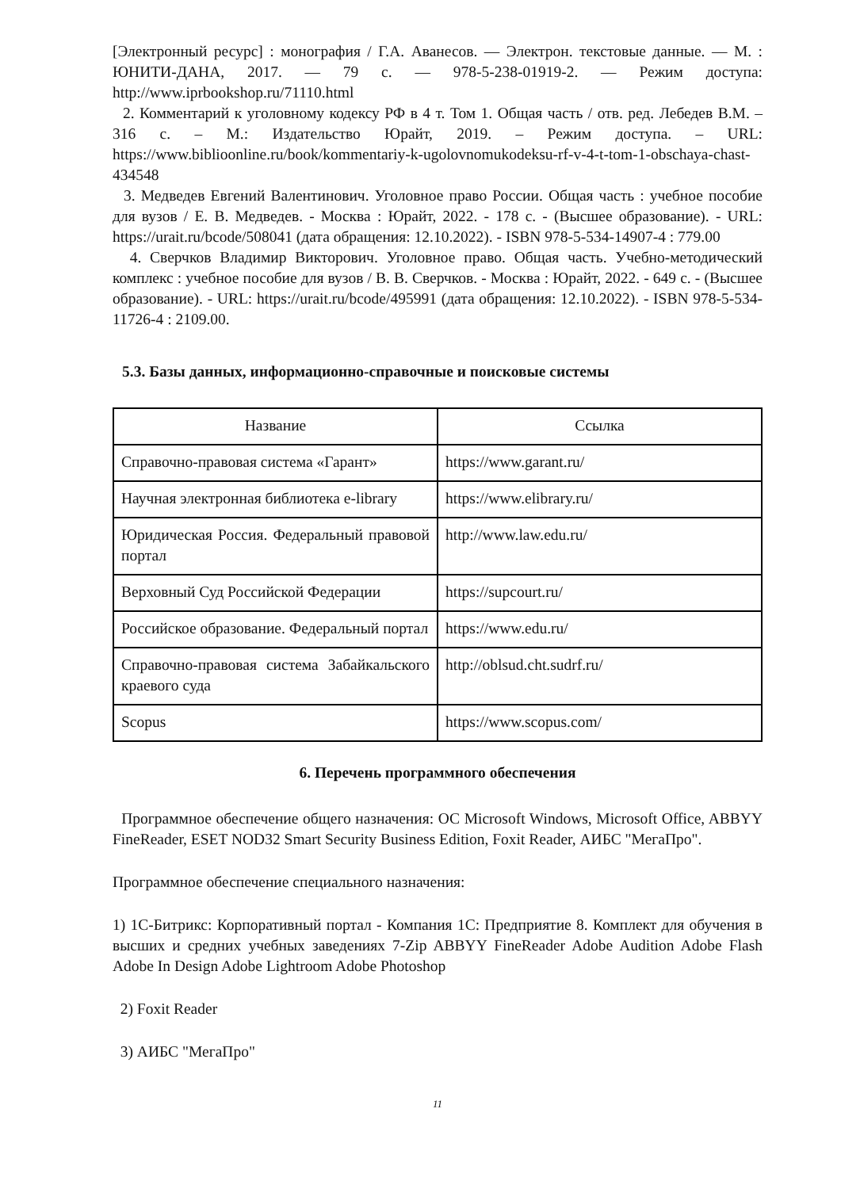[Электронный ресурс] : монография / Г.А. Аванесов. — Электрон. текстовые данные. — М. : ЮНИТИ-ДАНА, 2017. — 79 с. — 978-5-238-01919-2. — Режим доступа: http://www.iprbookshop.ru/71110.html
2. Комментарий к уголовному кодексу РФ в 4 т. Том 1. Общая часть / отв. ред. Лебедев В.М. – 316 с. – М.: Издательство Юрайт, 2019. – Режим доступа. – URL: https://www.biblioonline.ru/book/kommentariy-k-ugolovnomukodeksu-rf-v-4-t-tom-1-obschaya-chast-434548
3. Медведев Евгений Валентинович. Уголовное право России. Общая часть : учебное пособие для вузов / Е. В. Медведев. - Москва : Юрайт, 2022. - 178 с. - (Высшее образование). - URL: https://urait.ru/bcode/508041 (дата обращения: 12.10.2022). - ISBN 978-5-534-14907-4 : 779.00
4. Сверчков Владимир Викторович. Уголовное право. Общая часть. Учебно-методический комплекс : учебное пособие для вузов / В. В. Сверчков. - Москва : Юрайт, 2022. - 649 с. - (Высшее образование). - URL: https://urait.ru/bcode/495991 (дата обращения: 12.10.2022). - ISBN 978-5-534-11726-4 : 2109.00.
5.3. Базы данных, информационно-справочные и поисковые системы
| Название | Ссылка |
| --- | --- |
| Справочно-правовая система «Гарант» | https://www.garant.ru/ |
| Научная электронная библиотека e-library | https://www.elibrary.ru/ |
| Юридическая Россия. Федеральный правовой портал | http://www.law.edu.ru/ |
| Верховный Суд Российской Федерации | https://supcourt.ru/ |
| Российское образование. Федеральный портал | https://www.edu.ru/ |
| Справочно-правовая система Забайкальского краевого суда | http://oblsud.cht.sudrf.ru/ |
| Scopus | https://www.scopus.com/ |
6. Перечень программного обеспечения
Программное обеспечение общего назначения: ОС Microsoft Windows, Microsoft Office, ABBYY FineReader, ESET NOD32 Smart Security Business Edition, Foxit Reader, АИБС "МегаПро".
Программное обеспечение специального назначения:
1) 1С-Битрикс: Корпоративный портал - Компания 1С: Предприятие 8. Комплект для обучения в высших и средних учебных заведениях 7-Zip ABBYY FineReader Adobe Audition Adobe Flash Adobe In Design Adobe Lightroom Adobe Photoshop
2) Foxit Reader
3) АИБС "МегаПро"
11